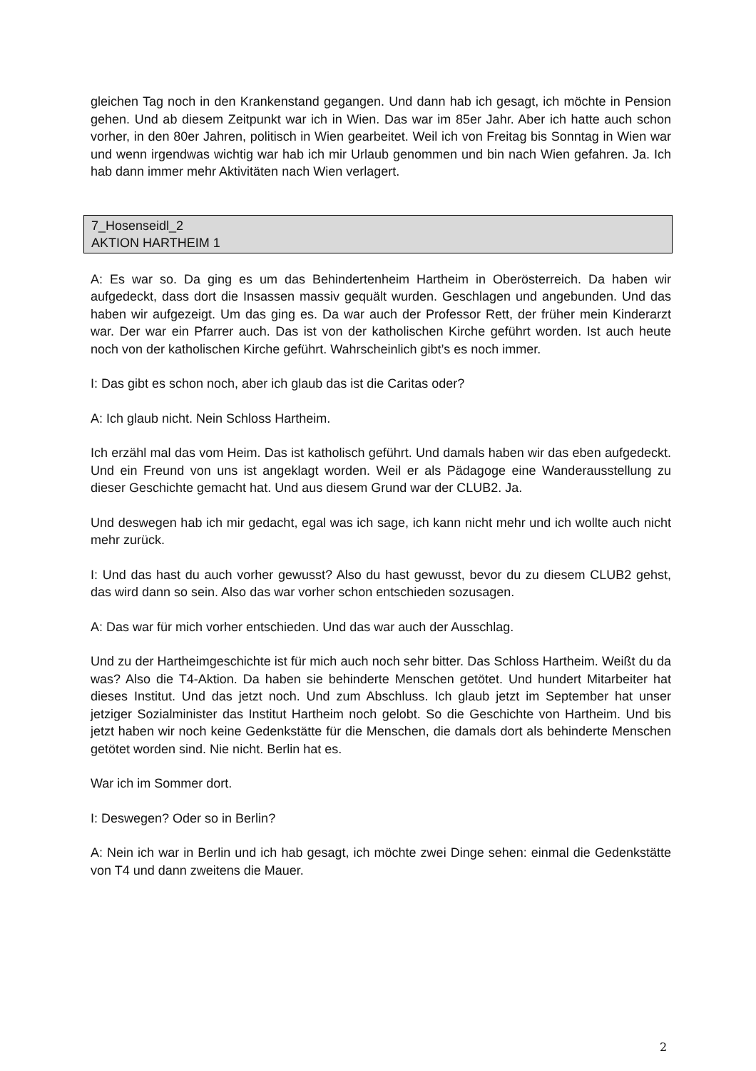gleichen Tag noch in den Krankenstand gegangen. Und dann hab ich gesagt, ich möchte in Pension gehen. Und ab diesem Zeitpunkt war ich in Wien. Das war im 85er Jahr. Aber ich hatte auch schon vorher, in den 80er Jahren, politisch in Wien gearbeitet. Weil ich von Freitag bis Sonntag in Wien war und wenn irgendwas wichtig war hab ich mir Urlaub genommen und bin nach Wien gefahren. Ja. Ich hab dann immer mehr Aktivitäten nach Wien verlagert.
7_Hosenseidl_2
AKTION HARTHEIM 1
A: Es war so. Da ging es um das Behindertenheim Hartheim in Oberösterreich. Da haben wir aufgedeckt, dass dort die Insassen massiv gequält wurden. Geschlagen und angebunden. Und das haben wir aufgezeigt. Um das ging es. Da war auch der Professor Rett, der früher mein Kinderarzt war. Der war ein Pfarrer auch. Das ist von der katholischen Kirche geführt worden. Ist auch heute noch von der katholischen Kirche geführt. Wahrscheinlich gibt’s es noch immer.
I: Das gibt es schon noch, aber ich glaub das ist die Caritas oder?
A: Ich glaub nicht. Nein Schloss Hartheim.
Ich erzähl mal das vom Heim. Das ist katholisch geführt. Und damals haben wir das eben aufgedeckt. Und ein Freund von uns ist angeklagt worden. Weil er als Pädagoge eine Wanderausstellung zu dieser Geschichte gemacht hat. Und aus diesem Grund war der CLUB2. Ja.
Und deswegen hab ich mir gedacht, egal was ich sage, ich kann nicht mehr und ich wollte auch nicht mehr zurück.
I: Und das hast du auch vorher gewusst? Also du hast gewusst, bevor du zu diesem CLUB2 gehst, das wird dann so sein. Also das war vorher schon entschieden sozusagen.
A: Das war für mich vorher entschieden. Und das war auch der Ausschlag.
Und zu der Hartheimgeschichte ist für mich auch noch sehr bitter. Das Schloss Hartheim. Weißt du da was? Also die T4-Aktion. Da haben sie behinderte Menschen getötet. Und hundert Mitarbeiter hat dieses Institut. Und das jetzt noch. Und zum Abschluss. Ich glaub jetzt im September hat unser jetziger Sozialminister das Institut Hartheim noch gelobt. So die Geschichte von Hartheim. Und bis jetzt haben wir noch keine Gedenkstätte für die Menschen, die damals dort als behinderte Menschen getötet worden sind. Nie nicht. Berlin hat es.
War ich im Sommer dort.
I: Deswegen? Oder so in Berlin?
A: Nein ich war in Berlin und ich hab gesagt, ich möchte zwei Dinge sehen: einmal die Gedenkstätte von T4 und dann zweitens die Mauer.
2